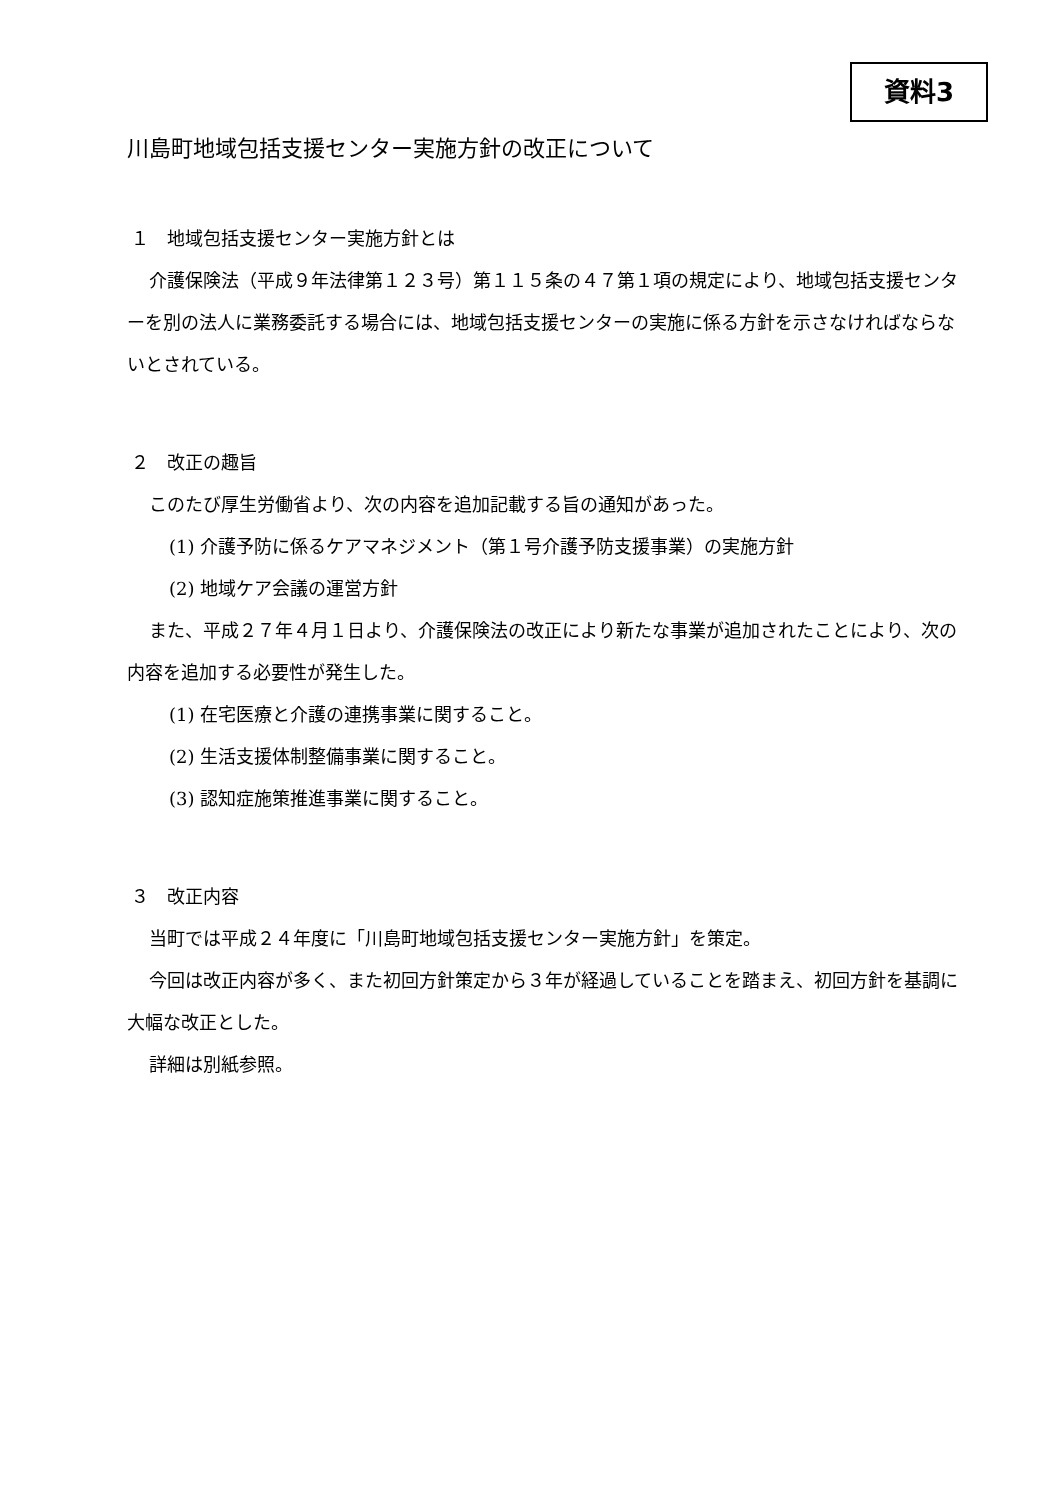資料3
川島町地域包括支援センター実施方針の改正について
１　地域包括支援センター実施方針とは
介護保険法（平成９年法律第１２３号）第１１５条の４７第１項の規定により、地域包括支援センターを別の法人に業務委託する場合には、地域包括支援センターの実施に係る方針を示さなければならないとされている。
２　改正の趣旨
このたび厚生労働省より、次の内容を追加記載する旨の通知があった。
(1) 介護予防に係るケアマネジメント（第１号介護予防支援事業）の実施方針
(2) 地域ケア会議の運営方針
また、平成２７年４月１日より、介護保険法の改正により新たな事業が追加されたことにより、次の内容を追加する必要性が発生した。
(1) 在宅医療と介護の連携事業に関すること。
(2) 生活支援体制整備事業に関すること。
(3) 認知症施策推進事業に関すること。
３　改正内容
当町では平成２４年度に「川島町地域包括支援センター実施方針」を策定。
今回は改正内容が多く、また初回方針策定から３年が経過していることを踏まえ、初回方針を基調に大幅な改正とした。
詳細は別紙参照。